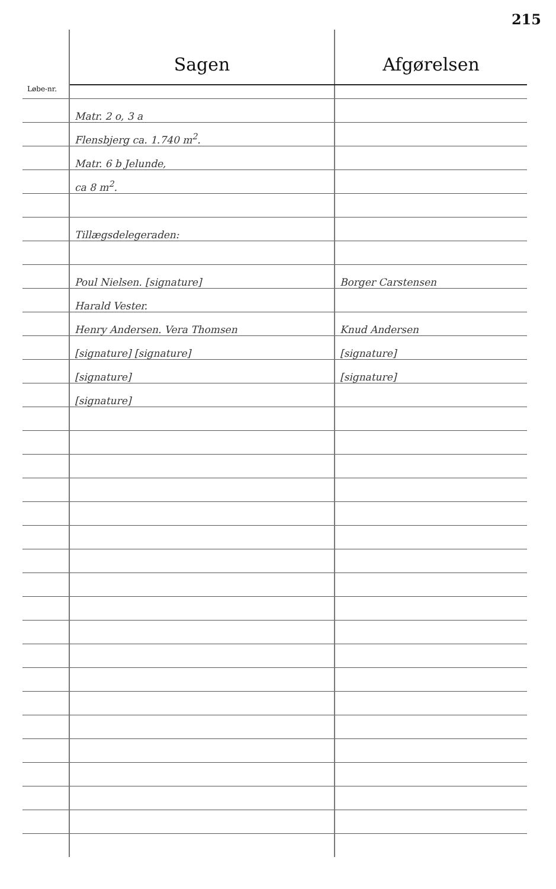215
| | Sagen | Afgørelsen |
| --- | --- | --- |
| Løbe-nr. | | |
| | Matr. 2 o, 3 a | |
| | Flensbjerg ca. 1.740 m<sup>2</sup>. | |
| | Matr. 6 b Jelunde, | |
| | ca 8 m<sup>2</sup>. | |
| | Tillægsdelegeraden: | |
| | Poul Nielsen. [signature] | Borger Carstensen |
| | Harald Vester. | |
| | Henry Andersen. Vera Thomsen | Knud Andersen |
| | [signature] [signature] | [signature] |
| | [signature] | [signature] |
| | [signature] | |